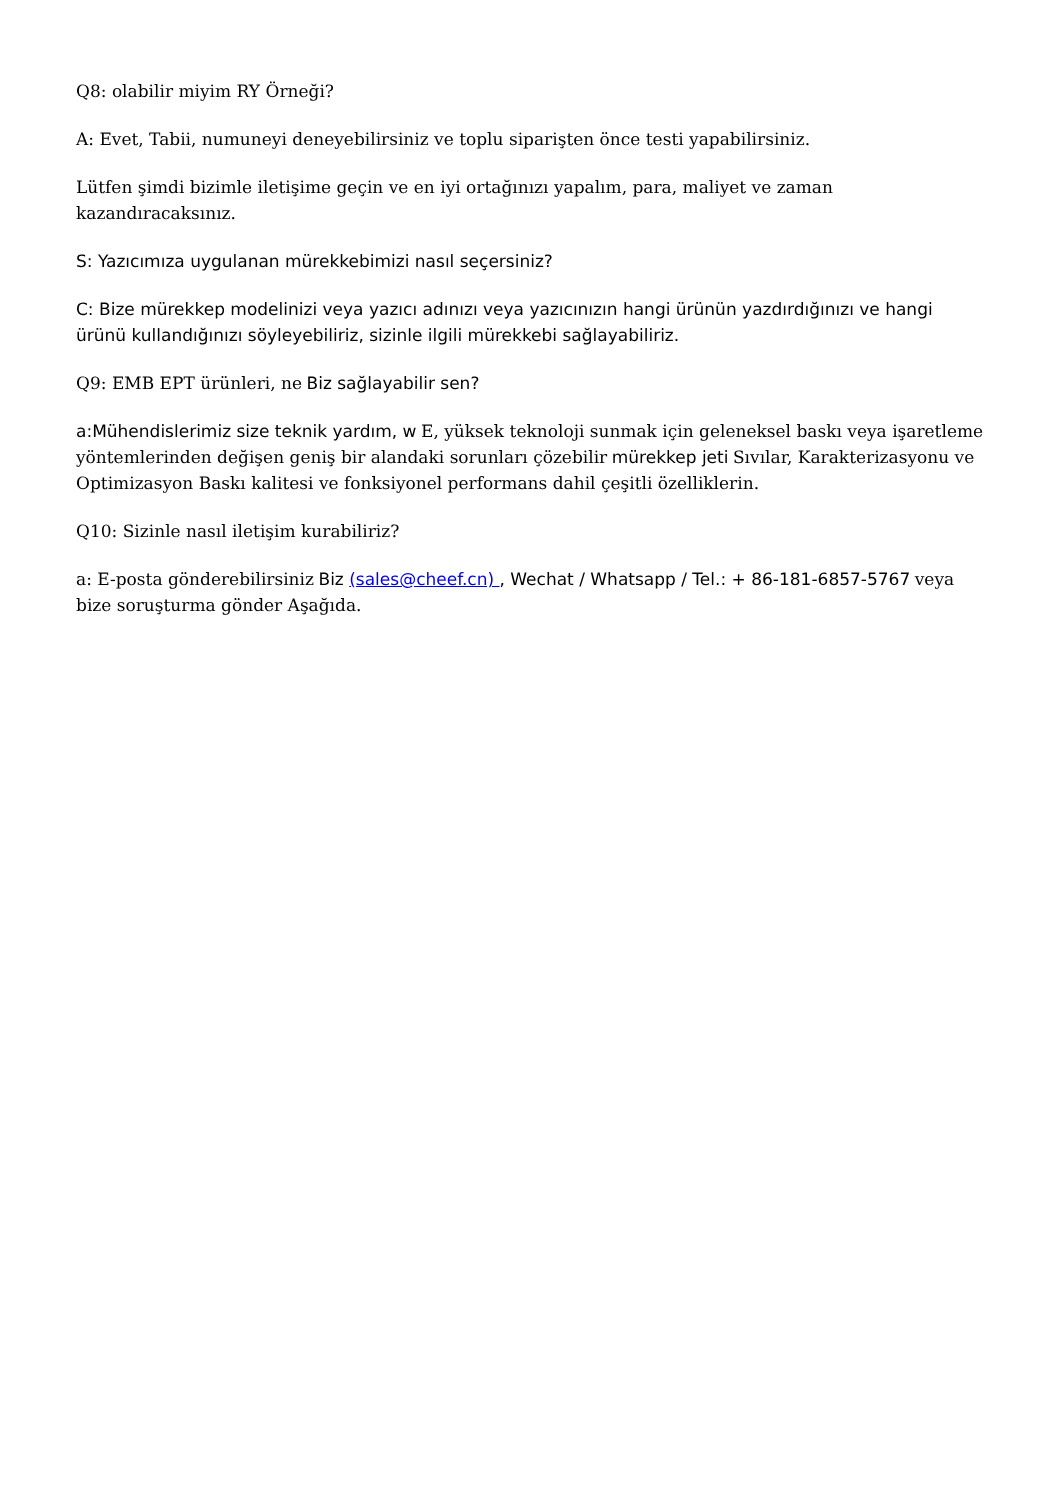Q8: olabilir miyim RY Örneği?
A: Evet, Tabii, numuneyi deneyebilirsiniz ve toplu siparişten önce testi yapabilirsiniz.
Lütfen şimdi bizimle iletişime geçin ve en iyi ortağınızı yapalım, para, maliyet ve zaman kazandıracaksınız.
S: Yazıcımıza uygulanan mürekkebimizi nasıl seçersiniz?
C: Bize mürekkep modelinizi veya yazıcı adınızı veya yazıcınızın hangi ürünün yazdırdığınızı ve hangi ürünü kullandığınızı söyleyebiliriz, sizinle ilgili mürekkebi sağlayabiliriz.
Q9: EMB EPT ürünleri, ne Biz sağlayabilir sen?
a:Mühendislerimiz size teknik yardım, w E, yüksek teknoloji sunmak için geleneksel baskı veya işaretleme yöntemlerinden değişen geniş bir alandaki sorunları çözebilir mürekkep jeti Sıvılar, Karakterizasyonu ve Optimizasyon Baskı kalitesi ve fonksiyonel performans dahil çeşitli özelliklerin.
Q10: Sizinle nasıl iletişim kurabiliriz?
a: E-posta gönderebilirsiniz Biz (sales@cheef.cn) , Wechat / Whatsapp / Tel.: + 86-181-6857-5767 veya bize soruşturma gönder Aşağıda.